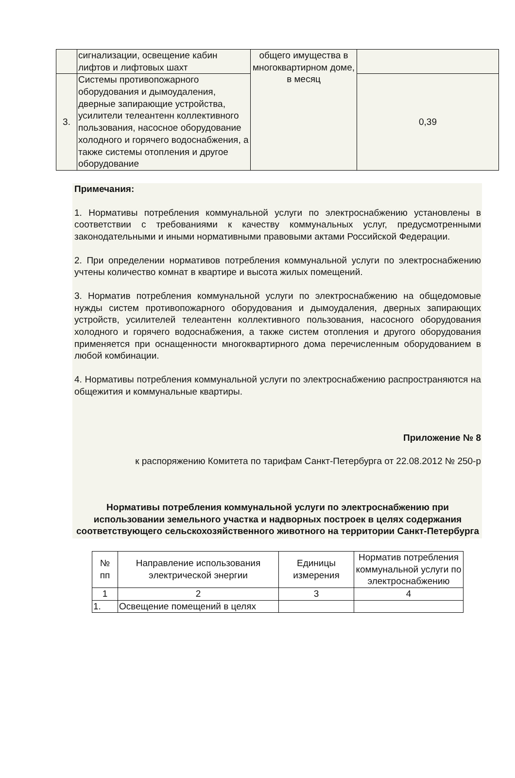| | сигнализации, освещение кабин лифтов и лифтовых шахт | общего имущества в многоквартирном доме, в месяц | |
| 3. | Системы противопожарного оборудования и дымоудаления, дверные запирающие устройства, усилители телеантенн коллективного пользования, насосное оборудование холодного и горячего водоснабжения, а также системы отопления и другое оборудование | | 0,39 |
Примечания:
1. Нормативы потребления коммунальной услуги по электроснабжению установлены в соответствии с требованиями к качеству коммунальных услуг, предусмотренными законодательными и иными нормативными правовыми актами Российской Федерации.
2. При определении нормативов потребления коммунальной услуги по электроснабжению учтены количество комнат в квартире и высота жилых помещений.
3. Норматив потребления коммунальной услуги по электроснабжению на общедомовые нужды систем противопожарного оборудования и дымоудаления, дверных запирающих устройств, усилителей телеантенн коллективного пользования, насосного оборудования холодного и горячего водоснабжения, а также систем отопления и другого оборудования применяется при оснащенности многоквартирного дома перечисленным оборудованием в любой комбинации.
4. Нормативы потребления коммунальной услуги по электроснабжению распространяются на общежития и коммунальные квартиры.
Приложение № 8
к распоряжению Комитета по тарифам Санкт-Петербурга от 22.08.2012 № 250-р
Нормативы потребления коммунальной услуги по электроснабжению при использовании земельного участка и надворных построек в целях содержания соответствующего сельскохозяйственного животного на территории Санкт-Петербурга
| № пп | Направление использования электрической энергии | Единицы измерения | Норматив потребления коммунальной услуги по электроснабжению |
| 1 | 2 | 3 | 4 |
| 1. | Освещение помещений в целях | | |